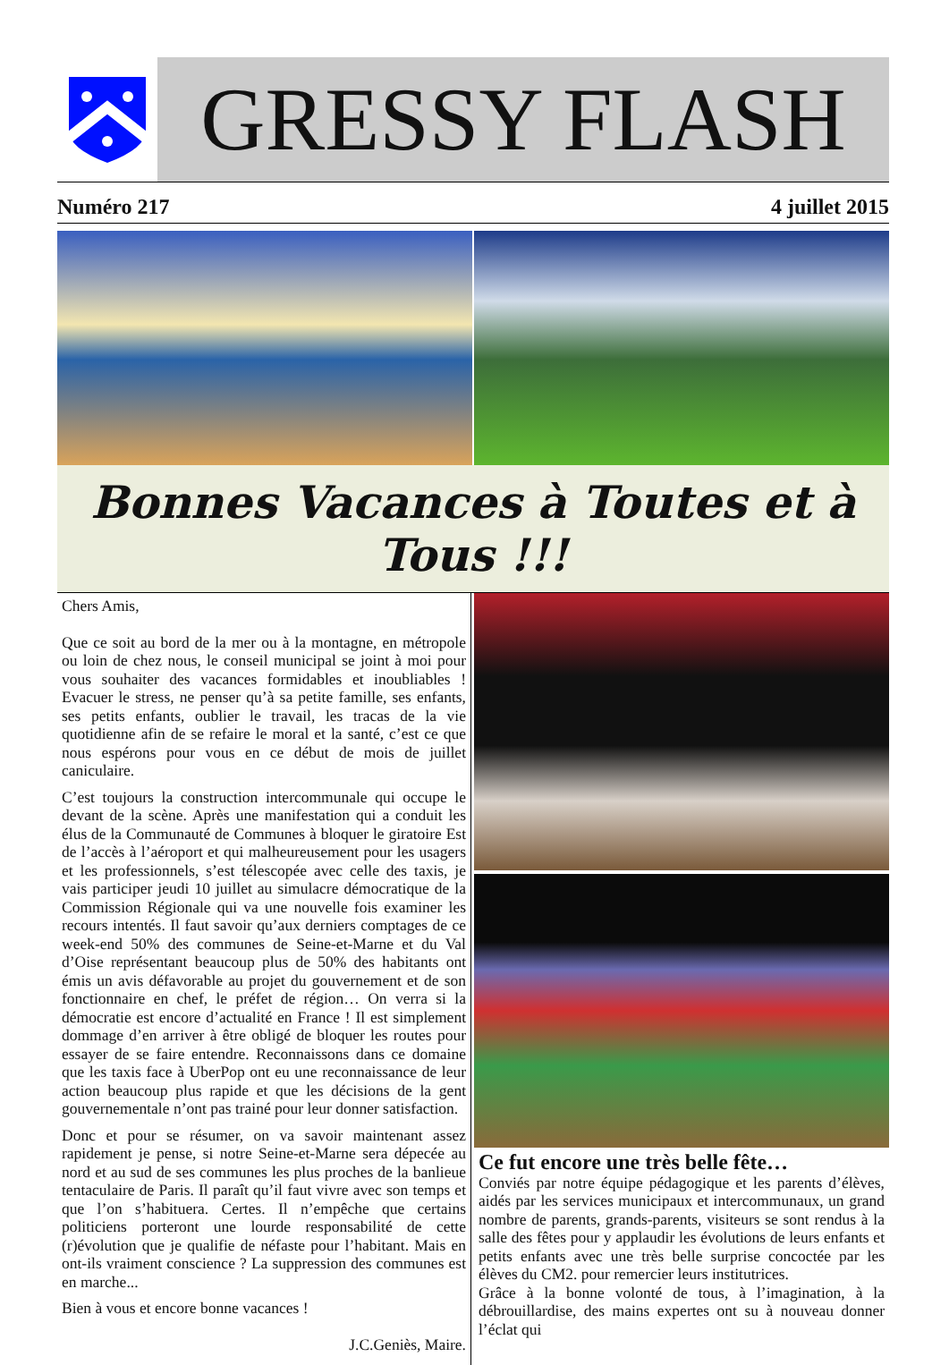GRESSY FLASH
Numéro 217 4 juillet 2015
Bonnes Vacances à Toutes et à Tous !!!
Chers Amis,
Que ce soit au bord de la mer ou à la montagne, en métropole ou loin de chez nous, le conseil municipal se joint à moi pour vous souhaiter des vacances formidables et inoubliables ! Evacuer le stress, ne penser qu’à sa petite famille, ses enfants, ses petits enfants, oublier le travail, les tracas de la vie quotidienne afin de se refaire le moral et la santé, c’est ce que nous espérons pour vous en ce début de mois de juillet caniculaire.
C’est toujours la construction intercommunale qui occupe le devant de la scène. Après une manifestation qui a conduit les élus de la Communauté de Communes à bloquer le giratoire Est de l’accès à l’aéroport et qui malheureusement pour les usagers et les professionnels, s’est télescopée avec celle des taxis, je vais participer jeudi 10 juillet au simulacre démocratique de la Commission Régionale qui va une nouvelle fois examiner les recours intentés. Il faut savoir qu’aux derniers comptages de ce week-end 50% des communes de Seine-et-Marne et du Val d’Oise représentant beaucoup plus de 50% des habitants ont émis un avis défavorable au projet du gouvernement et de son fonctionnaire en chef, le préfet de région… On verra si la démocratie est encore d’actualité en France ! Il est simplement dommage d’en arriver à être obligé de bloquer les routes pour essayer de se faire entendre. Reconnaissons dans ce domaine que les taxis face à UberPop ont eu une reconnaissance de leur action beaucoup plus rapide et que les décisions de la gent gouvernementale n’ont pas trainé pour leur donner satisfaction.
Donc et pour se résumer, on va savoir maintenant assez rapidement je pense, si notre Seine-et-Marne sera dépecée au nord et au sud de ses communes les plus proches de la banlieue tentaculaire de Paris. Il paraît qu’il faut vivre avec son temps et que l’on s’habituera. Certes. Il n’empêche que certains politiciens porteront une lourde responsabilité de cette (r)évolution que je qualifie de néfaste pour l’habitant. Mais en ont-ils vraiment conscience ? La suppression des communes est en marche...
Bien à vous et encore bonne vacances !
J.C.Geniès, Maire.
Ce fut encore une très belle fête…
Conviés par notre équipe pédagogique et les parents d’élèves, aidés par les services municipaux et intercommunaux, un grand nombre de parents, grands-parents, visiteurs se sont rendus à la salle des fêtes pour y applaudir les évolutions de leurs enfants et petits enfants avec une très belle surprise concoctée par les élèves du CM2. pour remercier leurs institutrices.
Grâce à la bonne volonté de tous, à l’imagination, à la débrouillardise, des mains expertes ont su à nouveau donner l’éclat qui